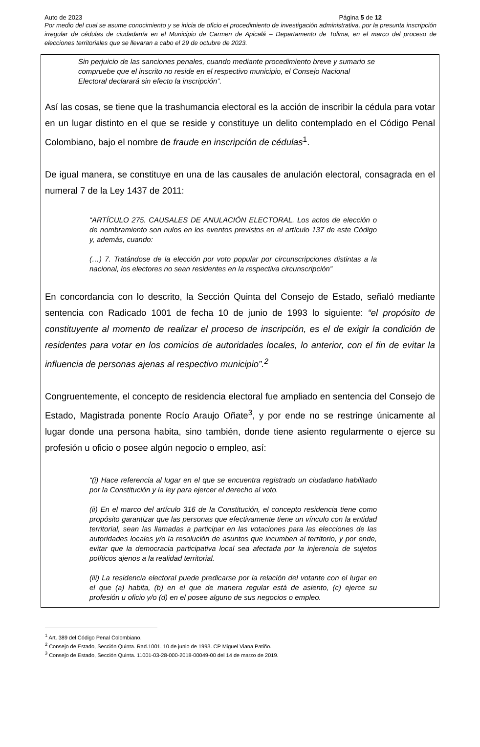Auto de 2023 Página 5 de 12
Por medio del cual se asume conocimiento y se inicia de oficio el procedimiento de investigación administrativa, por la presunta inscripción irregular de cédulas de ciudadanía en el Municipio de Carmen de Apicalá – Departamento de Tolima, en el marco del proceso de elecciones territoriales que se llevaran a cabo el 29 de octubre de 2023.
Sin perjuicio de las sanciones penales, cuando mediante procedimiento breve y sumario se compruebe que el inscrito no reside en el respectivo municipio, el Consejo Nacional Electoral declarará sin efecto la inscripción”.
Así las cosas, se tiene que la trashumancia electoral es la acción de inscribir la cédula para votar en un lugar distinto en el que se reside y constituye un delito contemplado en el Código Penal Colombiano, bajo el nombre de fraude en inscripción de cédulas<sup>1</sup>.
De igual manera, se constituye en una de las causales de anulación electoral, consagrada en el numeral 7 de la Ley 1437 de 2011:
“ARTÍCULO 275. CAUSALES DE ANULACIÓN ELECTORAL. Los actos de elección o de nombramiento son nulos en los eventos previstos en el artículo 137 de este Código y, además, cuando:
(…) 7. Tratándose de la elección por voto popular por circunscripciones distintas a la nacional, los electores no sean residentes en la respectiva circunscripción”
En concordancia con lo descrito, la Sección Quinta del Consejo de Estado, señaló mediante sentencia con Radicado 1001 de fecha 10 de junio de 1993 lo siguiente: “el propósito de constituyente al momento de realizar el proceso de inscripción, es el de exigir la condición de residentes para votar en los comicios de autoridades locales, lo anterior, con el fin de evitar la influencia de personas ajenas al respectivo municipio”.<sup>2</sup>
Congruentemente, el concepto de residencia electoral fue ampliado en sentencia del Consejo de Estado, Magistrada ponente Rocío Araujo Oñate<sup>3</sup>, y por ende no se restringe únicamente al lugar donde una persona habita, sino también, donde tiene asiento regularmente o ejerce su profesión u oficio o posee algún negocio o empleo, así:
“(i) Hace referencia al lugar en el que se encuentra registrado un ciudadano habilitado por la Constitución y la ley para ejercer el derecho al voto.
(ii) En el marco del artículo 316 de la Constitución, el concepto residencia tiene como propósito garantizar que las personas que efectivamente tiene un vínculo con la entidad territorial, sean las llamadas a participar en las votaciones para las elecciones de las autoridades locales y/o la resolución de asuntos que incumben al territorio, y por ende, evitar que la democracia participativa local sea afectada por la injerencia de sujetos políticos ajenos a la realidad territorial.
(iii) La residencia electoral puede predicarse por la relación del votante con el lugar en el que (a) habita, (b) en el que de manera regular está de asiento, (c) ejerce su profesión u oficio y/o (d) en el posee alguno de sus negocios o empleo.
<sup>1</sup> Art. 389 del Código Penal Colombiano.
<sup>2</sup> Consejo de Estado, Sección Quinta. Rad.1001. 10 de junio de 1993. CP Miguel Viana Patiño.
<sup>3</sup> Consejo de Estado, Sección Quinta. 11001-03-28-000-2018-00049-00 del 14 de marzo de 2019.